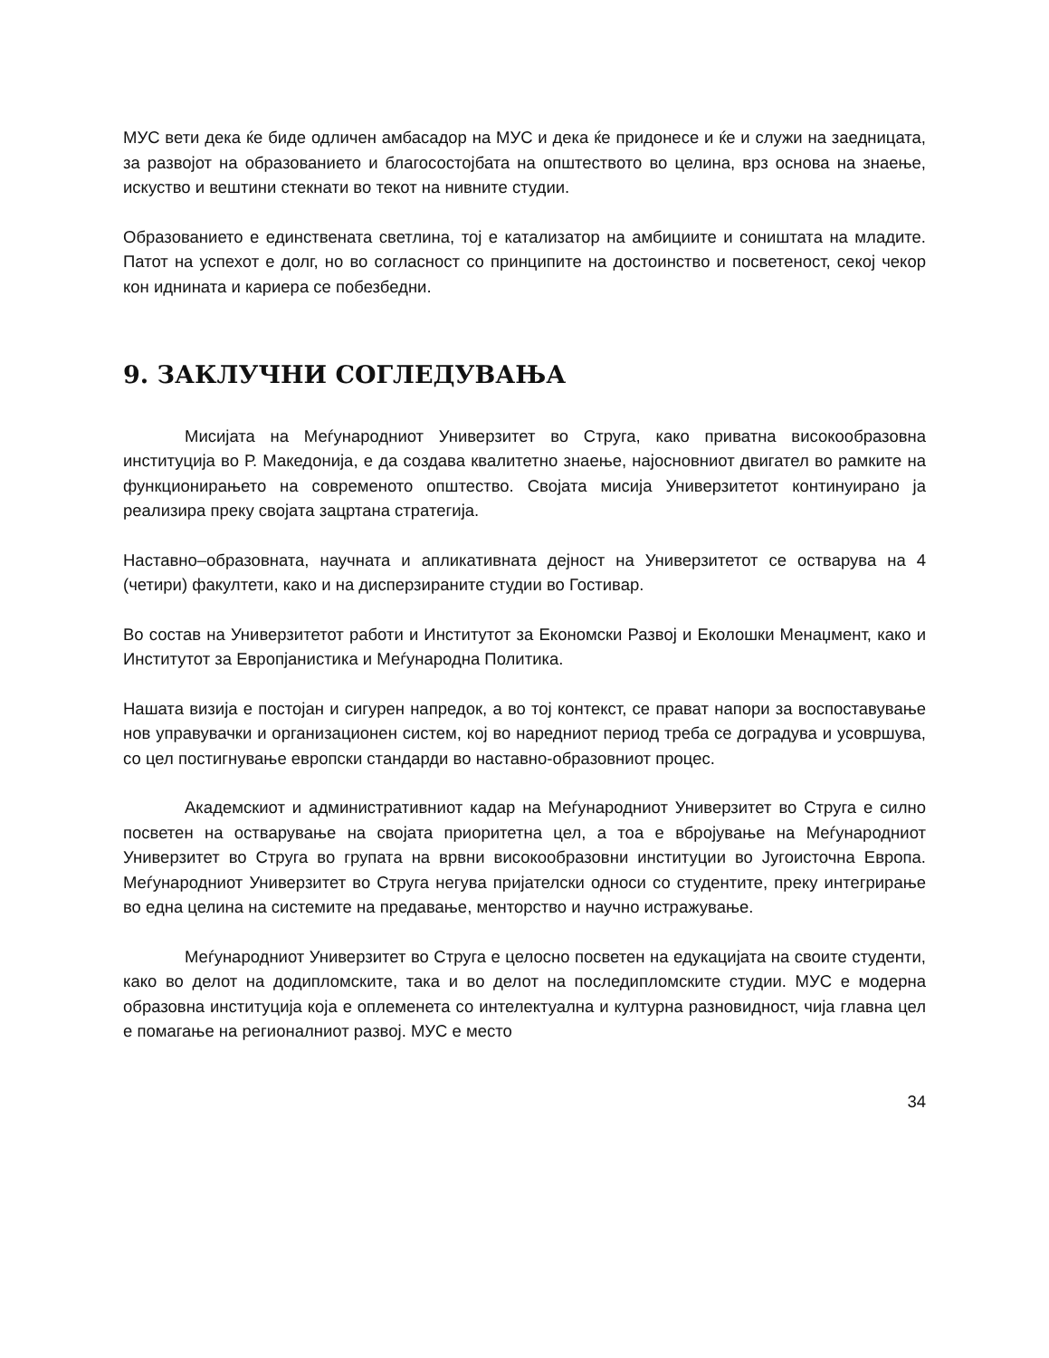МУС вети дека ќе биде одличен амбасадор на МУС и дека ќе придонесе и ќе и служи на заедницата, за развојот на образованието и благосостојбата на општеството во целина, врз основа на знаење, искуство и вештини стекнати во текот на нивните студии.
Образованието е единствената светлина, тој е катализатор на амбициите и соништата на младите. Патот на успехот е долг, но во согласност со принципите на достоинство и посветеност, секој чекор кон иднината и кариера се побезбедни.
9. ЗАКЛУЧНИ СОГЛЕДУВАЊА
Мисијата на Меѓународниот Универзитет во Струга, како приватна високообразовна институција во Р. Македонија, е да создава квалитетно знаење, најосновниот двигател во рамките на функционирањето на современото општество. Својата мисија Универзитетот континуирано ја реализира преку својата зацртана стратегија.
Наставно–образовната, научната и апликативната дејност на Универзитетот се остварува на 4 (четири) факултети, како и на дисперзираните студии во Гостивар.
Во состав на Универзитетот работи и Институтот за Економски Развој и Еколошки Менаџмент, како и Институтот за Европјанистика и Меѓународна Политика.
Нашата визија е постојан и сигурен напредок, а во тој контекст, се прават напори за воспоставување нов управувачки и организационен систем, кој во наредниот период треба се доградува и усовршува, со цел постигнување европски стандарди во наставно-образовниот процес.
Академскиот и административниот кадар на Меѓународниот Универзитет во Струга е силно посветен на остварување на својата приоритетна цел, а тоа е вбројување на Меѓународниот Универзитет во Струга во групата на врвни високообразовни институции во Југоисточна Европа. Меѓународниот Универзитет во Струга негува пријателски односи со студентите, преку интегрирање во една целина на системите на предавање, менторство и научно истражување.
Меѓународниот Универзитет во Струга е целосно посветен на едукацијата на своите студенти, како во делот на додипломските, така и во делот на последипломските студии. МУС е модерна образовна институција која е оплеменета со интелектуална и културна разновидност, чија главна цел е помагање на регионалниот развој. МУС е место
34